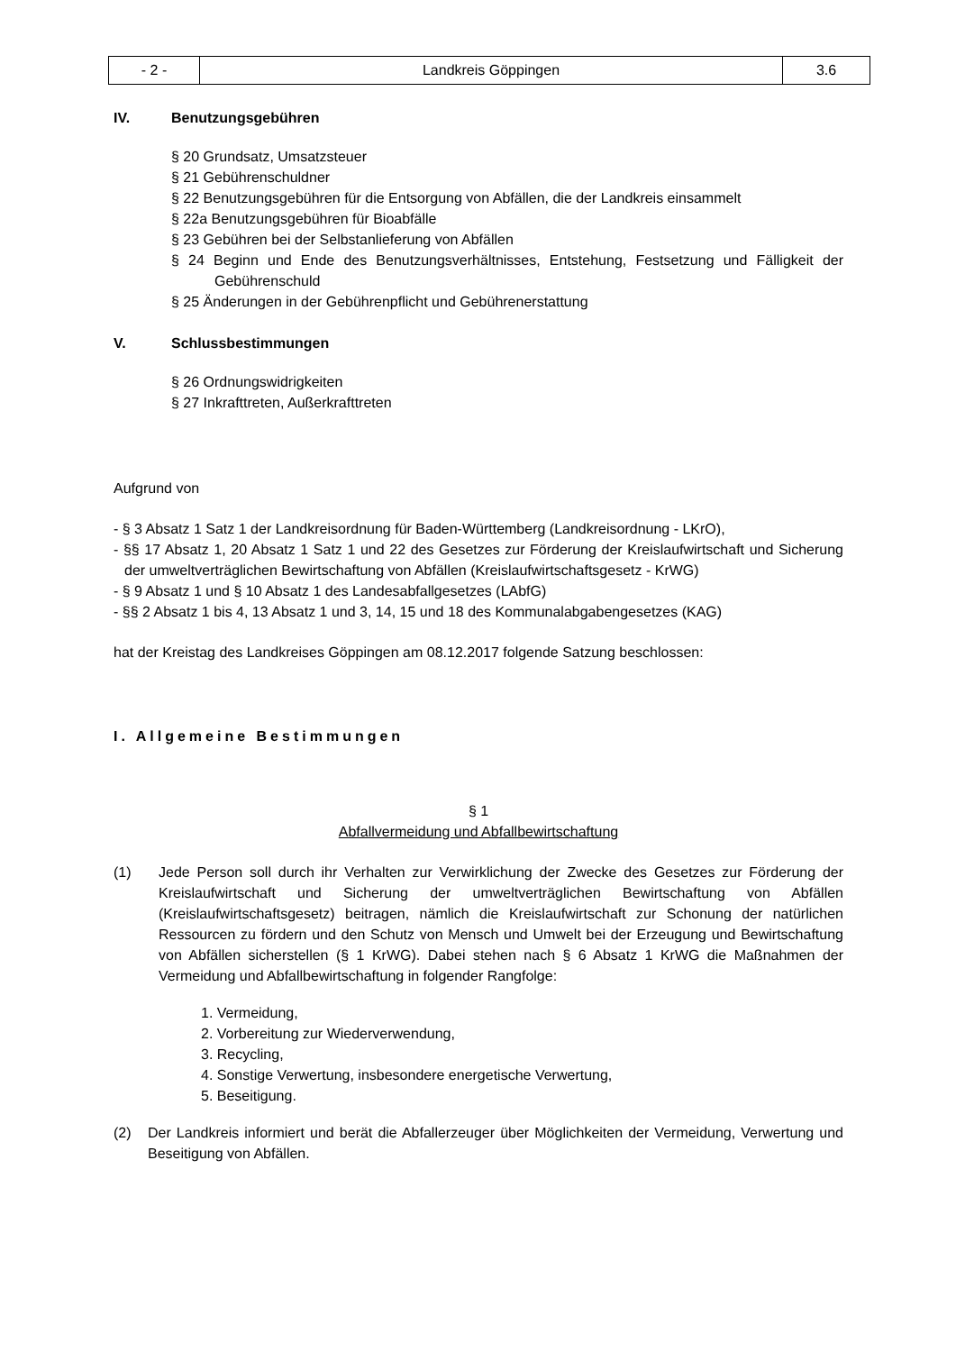| - 2 - | Landkreis Göppingen | 3.6 |
IV. Benutzungsgebühren
§ 20 Grundsatz, Umsatzsteuer
§ 21 Gebührenschuldner
§ 22 Benutzungsgebühren für die Entsorgung von Abfällen, die der Landkreis einsammelt
§ 22a Benutzungsgebühren für Bioabfälle
§ 23 Gebühren bei der Selbstanlieferung von Abfällen
§ 24 Beginn und Ende des Benutzungsverhältnisses, Entstehung, Festsetzung und Fälligkeit der Gebührenschuld
§ 25 Änderungen in der Gebührenpflicht und Gebührenerstattung
V. Schlussbestimmungen
§ 26 Ordnungswidrigkeiten
§ 27 Inkrafttreten, Außerkrafttreten
Aufgrund von
- § 3 Absatz 1 Satz 1 der Landkreisordnung für Baden-Württemberg (Landkreisordnung - LKrO),
- §§ 17 Absatz 1, 20 Absatz 1 Satz 1 und 22 des Gesetzes zur Förderung der Kreislaufwirtschaft und Sicherung der umweltverträglichen Bewirtschaftung von Abfällen (Kreislaufwirtschaftsgesetz - KrWG)
- § 9 Absatz 1 und § 10 Absatz 1 des Landesabfallgesetzes (LAbfG)
- §§ 2 Absatz 1 bis 4, 13 Absatz 1 und 3, 14, 15 und 18 des Kommunalabgabengesetzes (KAG)
hat der Kreistag des Landkreises Göppingen am 08.12.2017 folgende Satzung beschlossen:
I. Allgemeine Bestimmungen
§ 1
Abfallvermeidung und Abfallbewirtschaftung
(1) Jede Person soll durch ihr Verhalten zur Verwirklichung der Zwecke des Gesetzes zur Förderung der Kreislaufwirtschaft und Sicherung der umweltverträglichen Bewirtschaftung von Abfällen (Kreislaufwirtschaftsgesetz) beitragen, nämlich die Kreislaufwirtschaft zur Schonung der natürlichen Ressourcen zu fördern und den Schutz von Mensch und Umwelt bei der Erzeugung und Bewirtschaftung von Abfällen sicherstellen (§ 1 KrWG). Dabei stehen nach § 6 Absatz 1 KrWG die Maßnahmen der Vermeidung und Abfallbewirtschaftung in folgender Rangfolge:
1. Vermeidung,
2. Vorbereitung zur Wiederverwendung,
3. Recycling,
4. Sonstige Verwertung, insbesondere energetische Verwertung,
5. Beseitigung.
(2) Der Landkreis informiert und berät die Abfallerzeuger über Möglichkeiten der Vermeidung, Verwertung und Beseitigung von Abfällen.